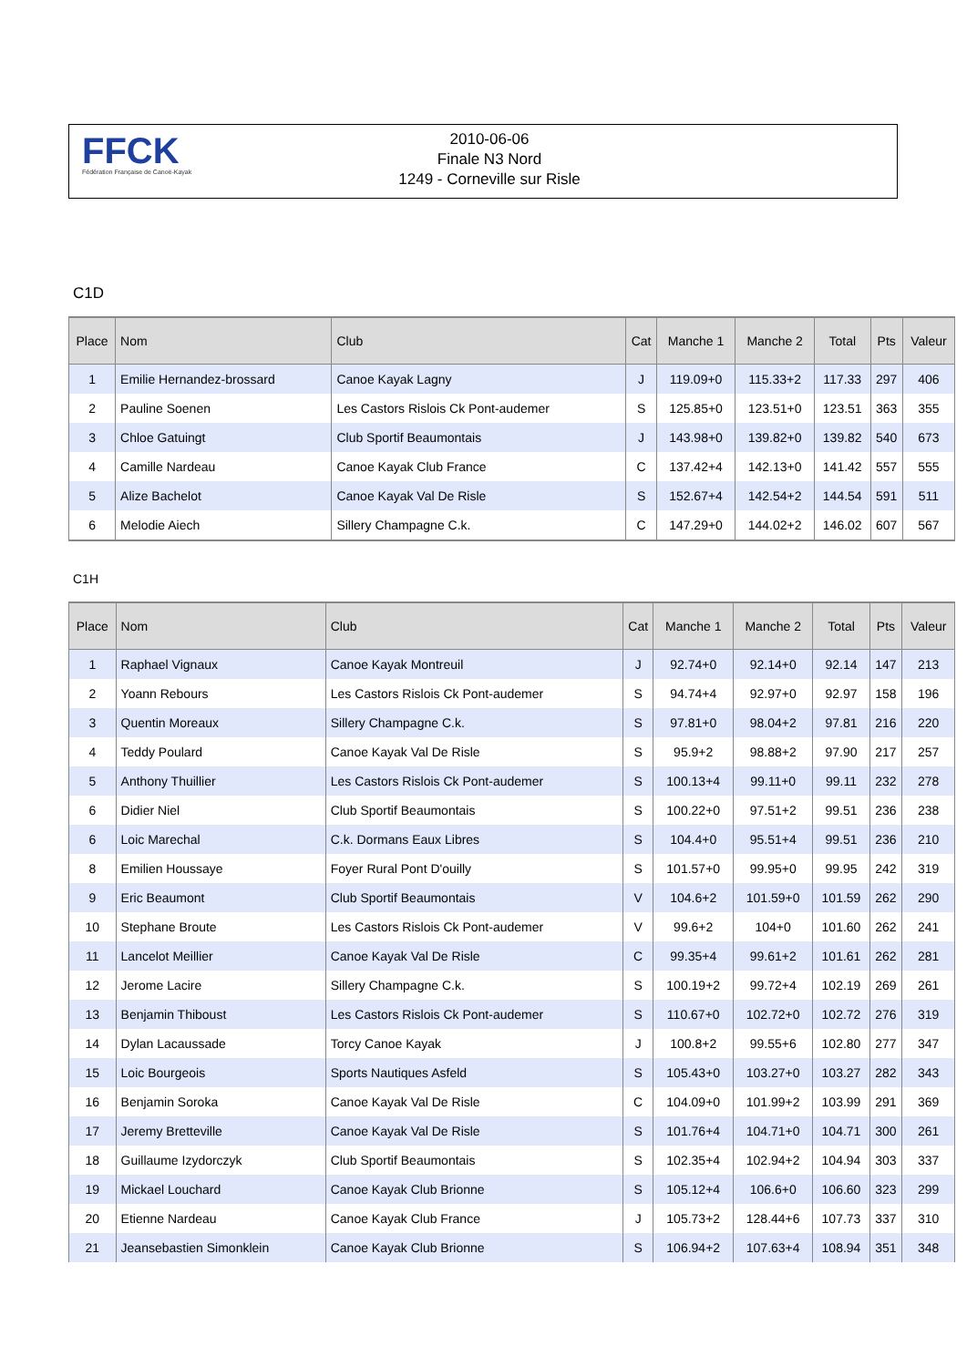FFCK
Fédération Française de Canoë-Kayak
2010-06-06
Finale N3 Nord
1249 - Corneville sur Risle
C1D
| Place | Nom | Club | Cat | Manche 1 | Manche 2 | Total | Pts | Valeur |
| --- | --- | --- | --- | --- | --- | --- | --- | --- |
| 1 | Emilie Hernandez-brossard | Canoe Kayak Lagny | J | 119.09+0 | 115.33+2 | 117.33 | 297 | 406 |
| 2 | Pauline Soenen | Les Castors Rislois Ck Pont-audemer | S | 125.85+0 | 123.51+0 | 123.51 | 363 | 355 |
| 3 | Chloe Gatuingt | Club Sportif Beaumontais | J | 143.98+0 | 139.82+0 | 139.82 | 540 | 673 |
| 4 | Camille Nardeau | Canoe Kayak Club France | C | 137.42+4 | 142.13+0 | 141.42 | 557 | 555 |
| 5 | Alize Bachelot | Canoe Kayak Val De Risle | S | 152.67+4 | 142.54+2 | 144.54 | 591 | 511 |
| 6 | Melodie Aiech | Sillery Champagne C.k. | C | 147.29+0 | 144.02+2 | 146.02 | 607 | 567 |
C1H
| Place | Nom | Club | Cat | Manche 1 | Manche 2 | Total | Pts | Valeur |
| --- | --- | --- | --- | --- | --- | --- | --- | --- |
| 1 | Raphael Vignaux | Canoe Kayak Montreuil | J | 92.74+0 | 92.14+0 | 92.14 | 147 | 213 |
| 2 | Yoann Rebours | Les Castors Rislois Ck Pont-audemer | S | 94.74+4 | 92.97+0 | 92.97 | 158 | 196 |
| 3 | Quentin Moreaux | Sillery Champagne C.k. | S | 97.81+0 | 98.04+2 | 97.81 | 216 | 220 |
| 4 | Teddy Poulard | Canoe Kayak Val De Risle | S | 95.9+2 | 98.88+2 | 97.90 | 217 | 257 |
| 5 | Anthony Thuillier | Les Castors Rislois Ck Pont-audemer | S | 100.13+4 | 99.11+0 | 99.11 | 232 | 278 |
| 6 | Didier Niel | Club Sportif Beaumontais | S | 100.22+0 | 97.51+2 | 99.51 | 236 | 238 |
| 6 | Loic Marechal | C.k. Dormans Eaux Libres | S | 104.4+0 | 95.51+4 | 99.51 | 236 | 210 |
| 8 | Emilien Houssaye | Foyer Rural Pont D'ouilly | S | 101.57+0 | 99.95+0 | 99.95 | 242 | 319 |
| 9 | Eric Beaumont | Club Sportif Beaumontais | V | 104.6+2 | 101.59+0 | 101.59 | 262 | 290 |
| 10 | Stephane Broute | Les Castors Rislois Ck Pont-audemer | V | 99.6+2 | 104+0 | 101.60 | 262 | 241 |
| 11 | Lancelot Meillier | Canoe Kayak Val De Risle | C | 99.35+4 | 99.61+2 | 101.61 | 262 | 281 |
| 12 | Jerome Lacire | Sillery Champagne C.k. | S | 100.19+2 | 99.72+4 | 102.19 | 269 | 261 |
| 13 | Benjamin Thiboust | Les Castors Rislois Ck Pont-audemer | S | 110.67+0 | 102.72+0 | 102.72 | 276 | 319 |
| 14 | Dylan Lacaussade | Torcy Canoe Kayak | J | 100.8+2 | 99.55+6 | 102.80 | 277 | 347 |
| 15 | Loic Bourgeois | Sports Nautiques Asfeld | S | 105.43+0 | 103.27+0 | 103.27 | 282 | 343 |
| 16 | Benjamin Soroka | Canoe Kayak Val De Risle | C | 104.09+0 | 101.99+2 | 103.99 | 291 | 369 |
| 17 | Jeremy Bretteville | Canoe Kayak Val De Risle | S | 101.76+4 | 104.71+0 | 104.71 | 300 | 261 |
| 18 | Guillaume Izydorczyk | Club Sportif Beaumontais | S | 102.35+4 | 102.94+2 | 104.94 | 303 | 337 |
| 19 | Mickael Louchard | Canoe Kayak Club Brionne | S | 105.12+4 | 106.6+0 | 106.60 | 323 | 299 |
| 20 | Etienne Nardeau | Canoe Kayak Club France | J | 105.73+2 | 128.44+6 | 107.73 | 337 | 310 |
| 21 | Jeansebastien Simonklein | Canoe Kayak Club Brionne | S | 106.94+2 | 107.63+4 | 108.94 | 351 | 348 |